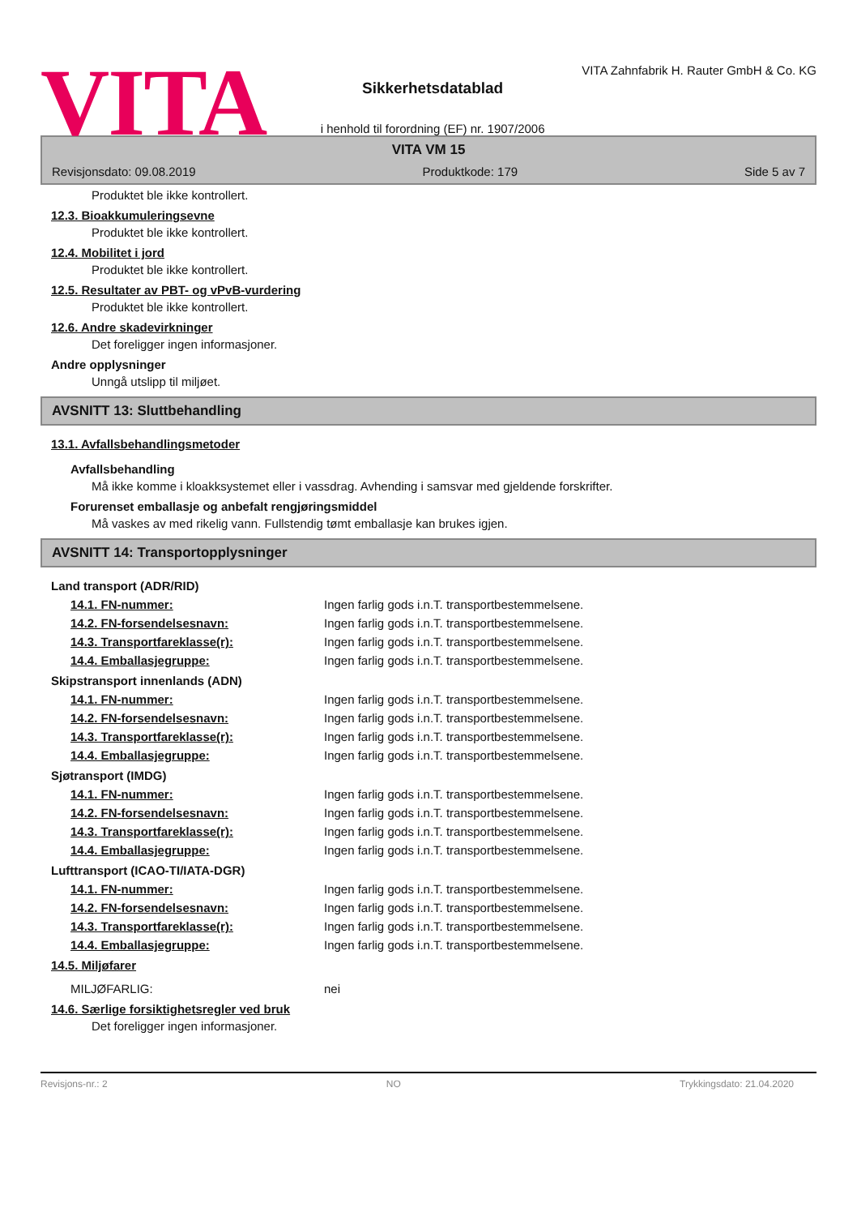VITA
Sikkerhetsdatablad
i henhold til forordning (EF) nr. 1907/2006
VITA Zahnfabrik H. Rauter GmbH & Co. KG
VITA VM 15
Revisjonsdato: 09.08.2019 Produktkode: 179 Side 5 av 7
Produktet ble ikke kontrollert.
12.3. Bioakkumuleringsevne
Produktet ble ikke kontrollert.
12.4. Mobilitet i jord
Produktet ble ikke kontrollert.
12.5. Resultater av PBT- og vPvB-vurdering
Produktet ble ikke kontrollert.
12.6. Andre skadevirkninger
Det foreligger ingen informasjoner.
Andre opplysninger
Unngå utslipp til miljøet.
AVSNITT 13: Sluttbehandling
13.1. Avfallsbehandlingsmetoder
Avfallsbehandling
Må ikke komme i kloakksystemet eller i vassdrag. Avhending i samsvar med gjeldende forskrifter.
Forurenset emballasje og anbefalt rengjøringsmiddel
Må vaskes av med rikelig vann. Fullstendig tømt emballasje kan brukes igjen.
AVSNITT 14: Transportopplysninger
Land transport (ADR/RID)
14.1. FN-nummer: Ingen farlig gods i.n.T. transportbestemmelsene.
14.2. FN-forsendelsesnavn: Ingen farlig gods i.n.T. transportbestemmelsene.
14.3. Transportfareklasse(r): Ingen farlig gods i.n.T. transportbestemmelsene.
14.4. Emballasjegruppe: Ingen farlig gods i.n.T. transportbestemmelsene.
Skipstransport innenlands (ADN)
14.1. FN-nummer: Ingen farlig gods i.n.T. transportbestemmelsene.
14.2. FN-forsendelsesnavn: Ingen farlig gods i.n.T. transportbestemmelsene.
14.3. Transportfareklasse(r): Ingen farlig gods i.n.T. transportbestemmelsene.
14.4. Emballasjegruppe: Ingen farlig gods i.n.T. transportbestemmelsene.
Sjøtransport (IMDG)
14.1. FN-nummer: Ingen farlig gods i.n.T. transportbestemmelsene.
14.2. FN-forsendelsesnavn: Ingen farlig gods i.n.T. transportbestemmelsene.
14.3. Transportfareklasse(r): Ingen farlig gods i.n.T. transportbestemmelsene.
14.4. Emballasjegruppe: Ingen farlig gods i.n.T. transportbestemmelsene.
Lufttransport (ICAO-TI/IATA-DGR)
14.1. FN-nummer: Ingen farlig gods i.n.T. transportbestemmelsene.
14.2. FN-forsendelsesnavn: Ingen farlig gods i.n.T. transportbestemmelsene.
14.3. Transportfareklasse(r): Ingen farlig gods i.n.T. transportbestemmelsene.
14.4. Emballasjegruppe: Ingen farlig gods i.n.T. transportbestemmelsene.
14.5. Miljøfarer
MILJØFARLIG: nei
14.6. Særlige forsiktighetsregler ved bruk
Det foreligger ingen informasjoner.
Revisjons-nr.: 2 NO Trykkingsdato: 21.04.2020